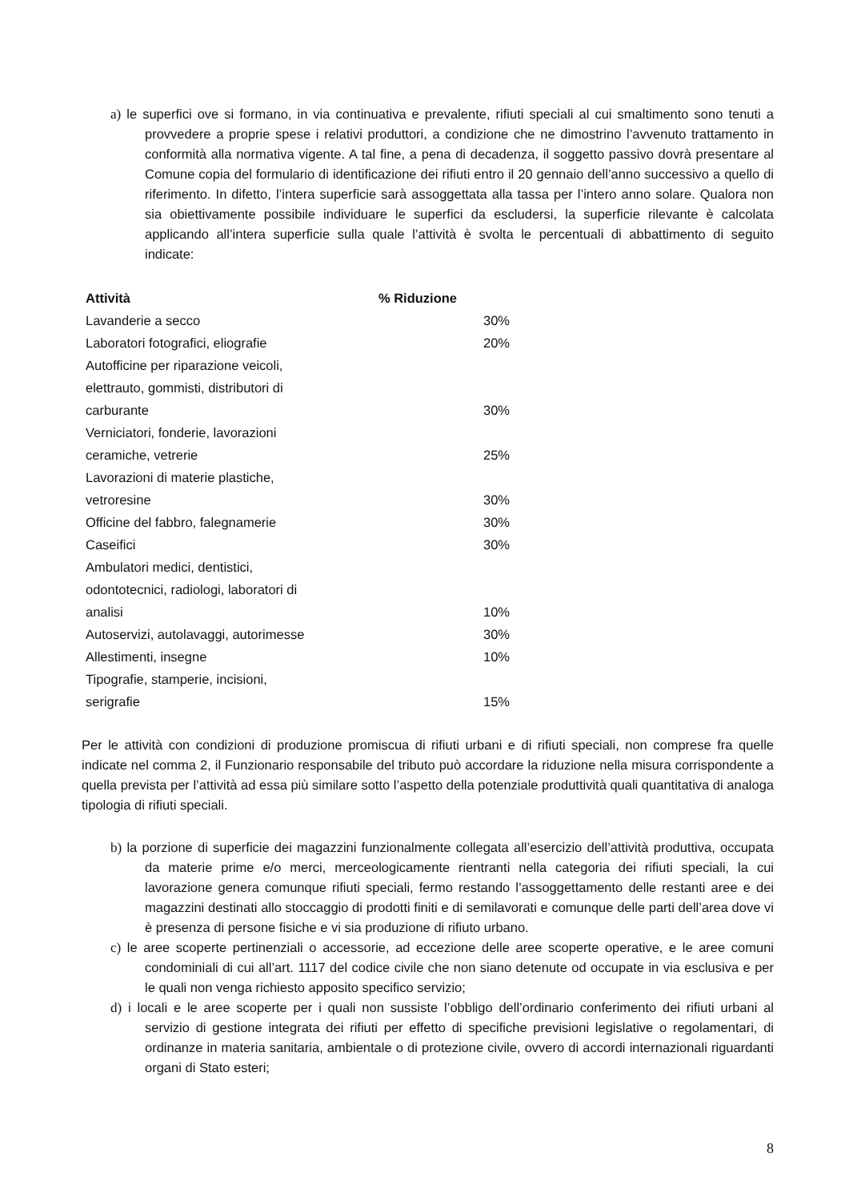a) le superfici ove si formano, in via continuativa e prevalente, rifiuti speciali al cui smaltimento sono tenuti a provvedere a proprie spese i relativi produttori, a condizione che ne dimostrino l’avvenuto trattamento in conformità alla normativa vigente. A tal fine, a pena di decadenza, il soggetto passivo dovrà presentare al Comune copia del formulario di identificazione dei rifiuti entro il 20 gennaio dell’anno successivo a quello di riferimento. In difetto, l’intera superficie sarà assoggettata alla tassa per l’intero anno solare. Qualora non sia obiettivamente possibile individuare le superfici da escludersi, la superficie rilevante è calcolata applicando all’intera superficie sulla quale l’attività è svolta le percentuali di abbattimento di seguito indicate:
| Attività | % Riduzione |
| --- | --- |
| Lavanderie a secco | 30% |
| Laboratori fotografici, eliografie | 20% |
| Autofficine per riparazione veicoli, elettrauto, gommisti, distributori di carburante | 30% |
| Verniciatori, fonderie, lavorazioni ceramiche, vetrerie | 25% |
| Lavorazioni di materie plastiche, vetroresine | 30% |
| Officine del fabbro, falegnamerie | 30% |
| Caseifici | 30% |
| Ambulatori medici, dentistici, odontotecnici, radiologi, laboratori di analisi | 10% |
| Autoservizi, autolavaggi, autorimesse | 30% |
| Allestimenti, insegne | 10% |
| Tipografie, stamperie, incisioni, serigrafie | 15% |
Per le attività con condizioni di produzione promiscua di rifiuti urbani e di rifiuti speciali, non comprese fra quelle indicate nel comma 2, il Funzionario responsabile del tributo può accordare la riduzione nella misura corrispondente a quella prevista per l’attività ad essa più similare sotto l’aspetto della potenziale produttività quali quantitativa di analoga tipologia di rifiuti speciali.
b) la porzione di superficie dei magazzini funzionalmente collegata all’esercizio dell’attività produttiva, occupata da materie prime e/o merci, merceologicamente rientranti nella categoria dei rifiuti speciali, la cui lavorazione genera comunque rifiuti speciali, fermo restando l’assoggettamento delle restanti aree e dei magazzini destinati allo stoccaggio di prodotti finiti e di semilavorati e comunque delle parti dell’area dove vi è presenza di persone fisiche e vi sia produzione di rifiuto urbano.
c) le aree scoperte pertinenziali o accessorie, ad eccezione delle aree scoperte operative, e le aree comuni condominiali di cui all’art. 1117 del codice civile che non siano detenute od occupate in via esclusiva e per le quali non venga richiesto apposito specifico servizio;
d) i locali e le aree scoperte per i quali non sussiste l’obbligo dell’ordinario conferimento dei rifiuti urbani al servizio di gestione integrata dei rifiuti per effetto di specifiche previsioni legislative o regolamentari, di ordinanze in materia sanitaria, ambientale o di protezione civile, ovvero di accordi internazionali riguardanti organi di Stato esteri;
8